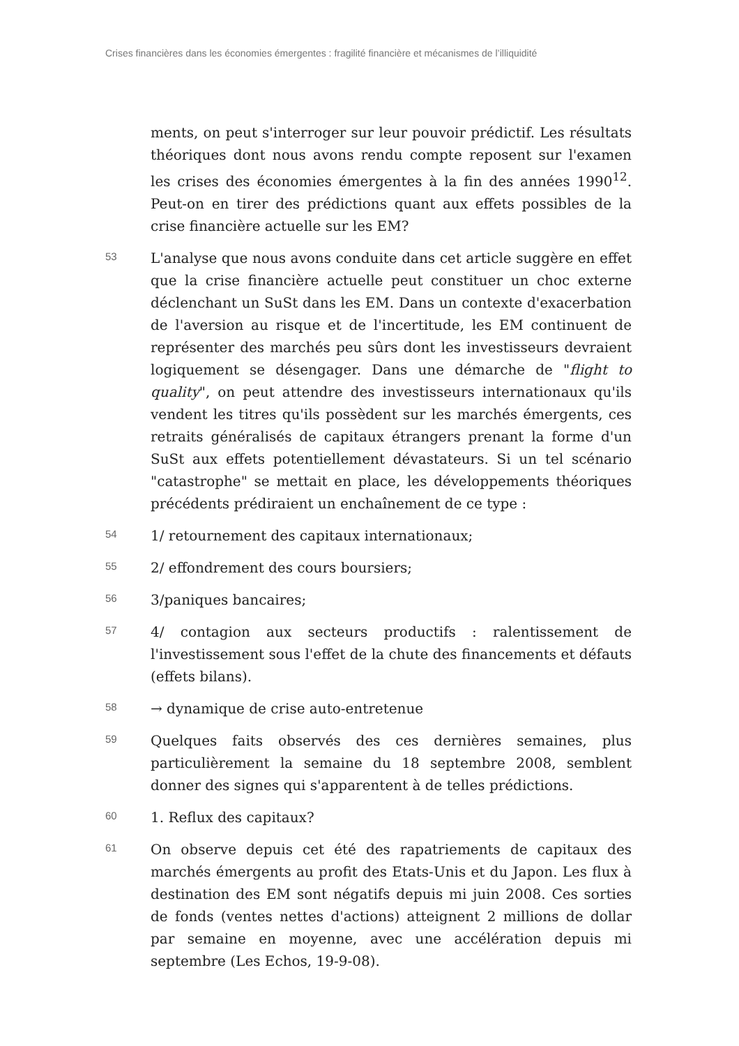Crises financières dans les économies émergentes : fragilité financière et mécanismes de l’illiquidité
ments, on peut s'interroger sur leur pouvoir prédictif. Les résultats théoriques dont nous avons rendu compte reposent sur l'examen les crises des économies émergentes à la fin des années 1990<sup>12</sup>. Peut-on en tirer des prédictions quant aux effets possibles de la crise financière actuelle sur les EM?
53
L'analyse que nous avons conduite dans cet article suggère en effet que la crise financière actuelle peut constituer un choc externe déclenchant un SuSt dans les EM. Dans un contexte d'exacerbation de l'aversion au risque et de l'incertitude, les EM continuent de représenter des marchés peu sûrs dont les investisseurs devraient logiquement se désengager. Dans une démarche de "flight to quality", on peut attendre des investisseurs internationaux qu'ils vendent les titres qu'ils possèdent sur les marchés émergents, ces retraits généralisés de capitaux étrangers prenant la forme d'un SuSt aux effets potentiellement dévastateurs. Si un tel scénario "catastrophe" se mettait en place, les développements théoriques précédents prédiraient un enchaînement de ce type :
54
1/ retournement des capitaux internationaux;
55
2/ effondrement des cours boursiers;
56
3/paniques bancaires;
57
4/ contagion aux secteurs productifs : ralentissement de l'investissement sous l'effet de la chute des financements et défauts (effets bilans).
58
→ dynamique de crise auto-entretenue
59
Quelques faits observés des ces dernières semaines, plus particulièrement la semaine du 18 septembre 2008, semblent donner des signes qui s'apparentent à de telles prédictions.
60
1. Reflux des capitaux?
61
On observe depuis cet été des rapatriements de capitaux des marchés émergents au profit des Etats-Unis et du Japon. Les flux à destination des EM sont négatifs depuis mi juin 2008. Ces sorties de fonds (ventes nettes d'actions) atteignent 2 millions de dollar par semaine en moyenne, avec une accélération depuis mi septembre (Les Echos, 19-9-08).